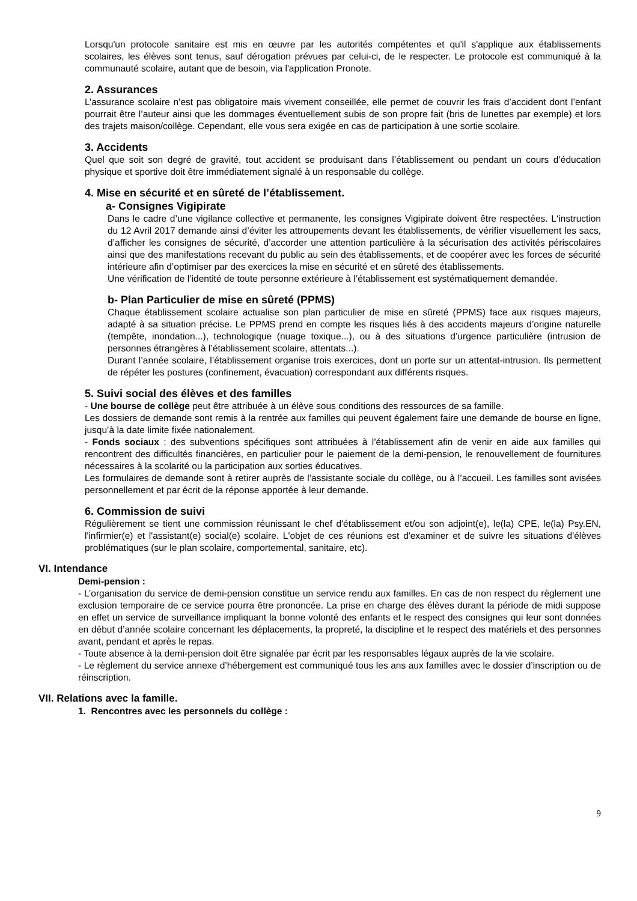Lorsqu'un protocole sanitaire est mis en œuvre par les autorités compétentes et qu'il s'applique aux établissements scolaires, les élèves sont tenus, sauf dérogation prévues par celui-ci, de le respecter. Le protocole est communiqué à la communauté scolaire, autant que de besoin, via l'application Pronote.
2. Assurances
L’assurance scolaire n’est pas obligatoire mais vivement conseillée, elle permet de couvrir les frais d’accident dont l’enfant pourrait être l’auteur ainsi que les dommages éventuellement subis de son propre fait (bris de lunettes par exemple) et lors des trajets maison/collège. Cependant, elle vous sera exigée en cas de participation à une sortie scolaire.
3. Accidents
Quel que soit son degré de gravité, tout accident se produisant dans l’établissement ou pendant un cours d’éducation physique et sportive doit être immédiatement signalé à un responsable du collège.
4. Mise en sécurité et en sûreté de l’établissement.
a- Consignes Vigipirate
Dans le cadre d’une vigilance collective et permanente, les consignes Vigipirate doivent être respectées. L‘instruction du 12 Avril 2017 demande ainsi d’éviter les attroupements devant les établissements, de vérifier visuellement les sacs, d’afficher les consignes de sécurité, d’accorder une attention particulière à la sécurisation des activités périscolaires ainsi que des manifestations recevant du public au sein des établissements, et de coopérer avec les forces de sécurité intérieure afin d’optimiser par des exercices la mise en sécurité et en sûreté des établissements.
Une vérification de l’identité de toute personne extérieure à l’établissement est systématiquement demandée.
b- Plan Particulier de mise en sûreté (PPMS)
Chaque établissement scolaire actualise son plan particulier de mise en sûreté (PPMS) face aux risques majeurs, adapté à sa situation précise. Le PPMS prend en compte les risques liés à des accidents majeurs d’origine naturelle (tempête, inondation...), technologique (nuage toxique...), ou à des situations d’urgence particulière (intrusion de personnes étrangères à l’établissement scolaire, attentats...).
Durant l’année scolaire, l’établissement organise trois exercices, dont un porte sur un attentat-intrusion. Ils permettent de répéter les postures (confinement, évacuation) correspondant aux différents risques.
5. Suivi social des élèves et des familles
- Une bourse de collège peut être attribuée à un élève sous conditions des ressources de sa famille.
Les dossiers de demande sont remis à la rentrée aux familles qui peuvent également faire une demande de bourse en ligne, jusqu’à la date limite fixée nationalement.
- Fonds sociaux : des subventions spécifiques sont attribuées à l’établissement afin de venir en aide aux familles qui rencontrent des difficultés financières, en particulier pour le paiement de la demi-pension, le renouvellement de fournitures nécessaires à la scolarité ou la participation aux sorties éducatives.
Les formulaires de demande sont à retirer auprès de l’assistante sociale du collège, ou à l’accueil. Les familles sont avisées personnellement et par écrit de la réponse apportée à leur demande.
6. Commission de suivi
Régulièrement se tient une commission réunissant le chef d'établissement et/ou son adjoint(e), le(la) CPE, le(la) Psy.EN, l'infirmier(e) et l'assistant(e) social(e) scolaire. L'objet de ces réunions est d'examiner et de suivre les situations d'élèves problématiques (sur le plan scolaire, comportemental, sanitaire, etc).
VI. Intendance
Demi-pension :
- L’organisation du service de demi-pension constitue un service rendu aux familles. En cas de non respect du règlement une exclusion temporaire de ce service pourra être prononcée. La prise en charge des élèves durant la période de midi suppose en effet un service de surveillance impliquant la bonne volonté des enfants et le respect des consignes qui leur sont données en début d’année scolaire concernant les déplacements, la propreté, la discipline et le respect des matériels et des personnes avant, pendant et après le repas.
- Toute absence à la demi-pension doit être signalée par écrit par les responsables légaux auprès de la vie scolaire.
- Le règlement du service annexe d’hébergement est communiqué tous les ans aux familles avec le dossier d’inscription ou de réinscription.
VII. Relations avec la famille.
1. Rencontres avec les personnels du collège :
9